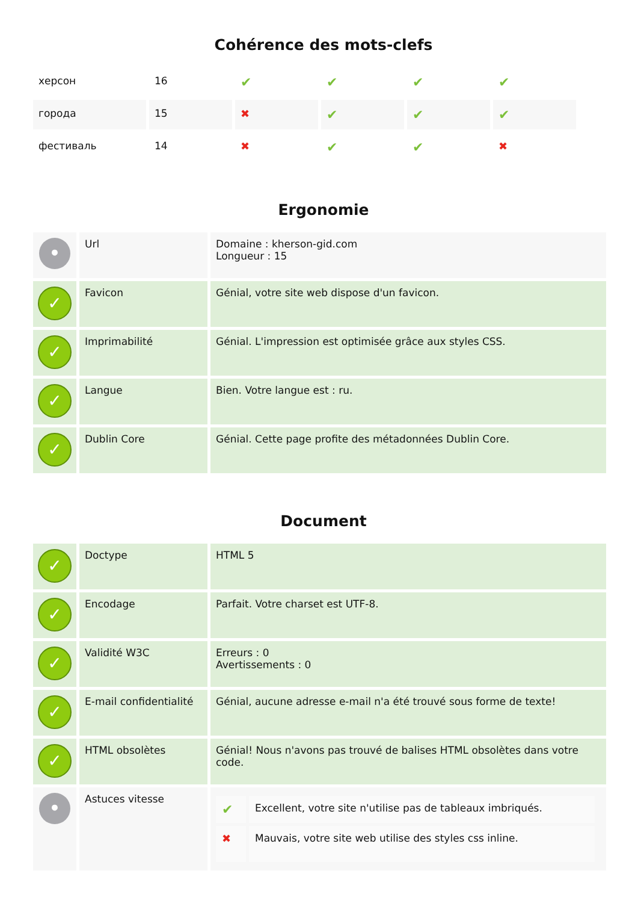Cohérence des mots-clefs
| херсон | 16 | ✔ | ✔ | ✔ | ✔ |
| города | 15 | ✖ | ✔ | ✔ | ✔ |
| фестиваль | 14 | ✖ | ✔ | ✔ | ✖ |
Ergonomie
| • | Url | Domaine : kherson-gid.com Longueur : 15 |
| ✓ | Favicon | Génial, votre site web dispose d'un favicon. |
| ✓ | Imprimabilité | Génial. L'impression est optimisée grâce aux styles CSS. |
| ✓ | Langue | Bien. Votre langue est : ru. |
| ✓ | Dublin Core | Génial. Cette page profite des métadonnées Dublin Core. |
Document
| ✓ | Doctype | HTML 5 |
| ✓ | Encodage | Parfait. Votre charset est UTF-8. |
| ✓ | Validité W3C | Erreurs : 0 Avertissements : 0 |
| ✓ | E-mail confidentialité | Génial, aucune adresse e-mail n'a été trouvé sous forme de texte! |
| ✓ | HTML obsolètes | Génial! Nous n'avons pas trouvé de balises HTML obsolètes dans votre code. |
| • | Astuces vitesse | / ✔ / Excellent, votre site n'utilise pas de tableaux imbriqués. / / ✖ / Mauvais, votre site web utilise des styles css inline. / |